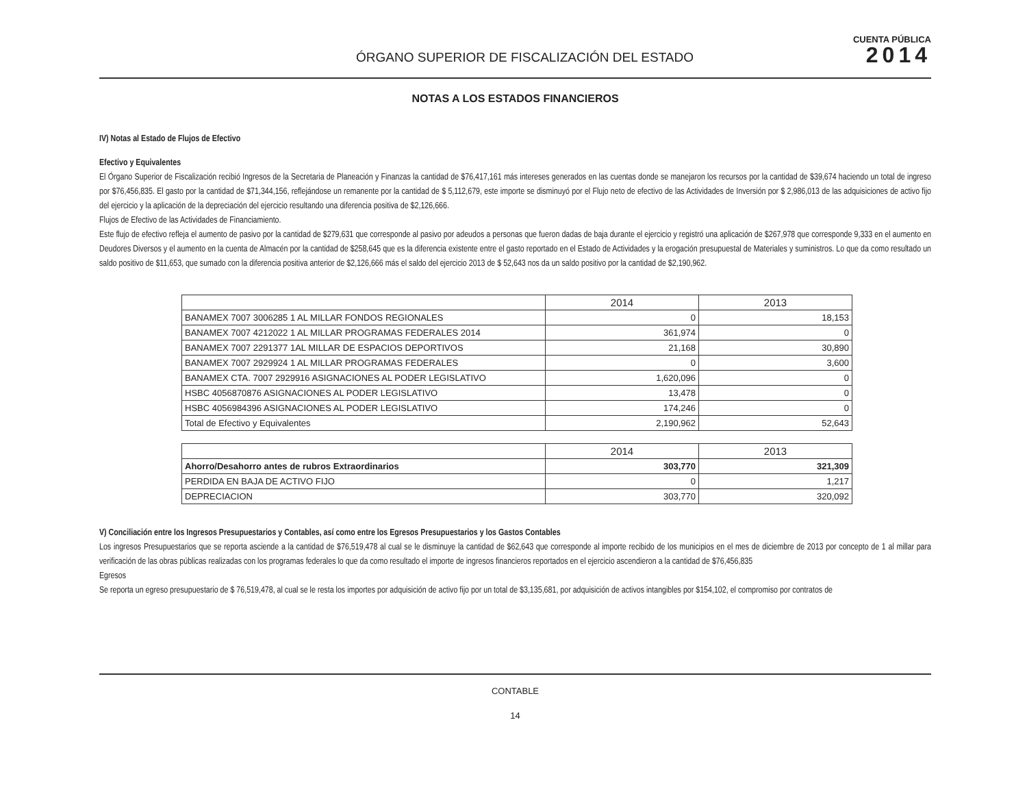ÓRGANO SUPERIOR DE FISCALIZACIÓN DEL ESTADO
CUENTA PÚBLICA
2014
NOTAS A LOS ESTADOS FINANCIEROS
IV) Notas al Estado de Flujos de Efectivo
Efectivo y Equivalentes
El Órgano Superior de Fiscalización recibió Ingresos de la Secretaria de Planeación y Finanzas la cantidad de $76,417,161 más intereses generados en las cuentas donde se manejaron los recursos por la cantidad de $39,674 haciendo un total de ingreso por $76,456,835. El gasto por la cantidad de $71,344,156, reflejándose un remanente por la cantidad de $ 5,112,679, este importe se disminuyó por el Flujo neto de efectivo de las Actividades de Inversión por $ 2,986,013 de las adquisiciones de activo fijo del ejercicio y la aplicación de la depreciación del ejercicio resultando una diferencia positiva de $2,126,666.
Flujos de Efectivo de las Actividades de Financiamiento.
Este flujo de efectivo refleja el aumento de pasivo por la cantidad de $279,631 que corresponde al pasivo por adeudos a personas que fueron dadas de baja durante el ejercicio y registró una aplicación de $267,978 que corresponde 9,333 en el aumento en Deudores Diversos y el aumento en la cuenta de Almacén por la cantidad de $258,645 que es la diferencia existente entre el gasto reportado en el Estado de Actividades y la erogación presupuestal de Materiales y suministros. Lo que da como resultado un saldo positivo de $11,653, que sumado con la diferencia positiva anterior de $2,126,666 más el saldo del ejercicio 2013 de $ 52,643 nos da un saldo positivo por la cantidad de $2,190,962.
| | 2014 | 2013 |
| --- | --- | --- |
| BANAMEX 7007 3006285 1 AL MILLAR FONDOS REGIONALES | 0 | 18,153 |
| BANAMEX 7007 4212022 1 AL MILLAR PROGRAMAS FEDERALES 2014 | 361,974 | 0 |
| BANAMEX 7007 2291377 1AL MILLAR DE ESPACIOS DEPORTIVOS | 21,168 | 30,890 |
| BANAMEX 7007 2929924 1 AL MILLAR PROGRAMAS FEDERALES | 0 | 3,600 |
| BANAMEX CTA. 7007 2929916 ASIGNACIONES AL PODER LEGISLATIVO | 1,620,096 | 0 |
| HSBC 4056870876 ASIGNACIONES AL PODER LEGISLATIVO | 13,478 | 0 |
| HSBC 4056984396 ASIGNACIONES AL PODER LEGISLATIVO | 174,246 | 0 |
| Total de Efectivo y Equivalentes | 2,190,962 | 52,643 |
| | 2014 | 2013 |
| --- | --- | --- |
| Ahorro/Desahorro antes de rubros Extraordinarios | 303,770 | 321,309 |
| PERDIDA EN BAJA DE ACTIVO FIJO | 0 | 1,217 |
| DEPRECIACION | 303,770 | 320,092 |
V) Conciliación entre los Ingresos Presupuestarios y Contables, así como entre los Egresos Presupuestarios y los Gastos Contables
Los ingresos Presupuestarios que se reporta asciende a la cantidad de $76,519,478 al cual se le disminuye la cantidad de $62,643 que corresponde al importe recibido de los municipios en el mes de diciembre de 2013 por concepto de 1 al millar para verificación de las obras públicas realizadas con los programas federales lo que da como resultado el importe de ingresos financieros reportados en el ejercicio ascendieron a la cantidad de $76,456,835
Egresos
Se reporta un egreso presupuestario de $ 76,519,478, al cual se le resta los importes por adquisición de activo fijo por un total de $3,135,681, por adquisición de activos intangibles por $154,102, el compromiso por contratos de
CONTABLE
14